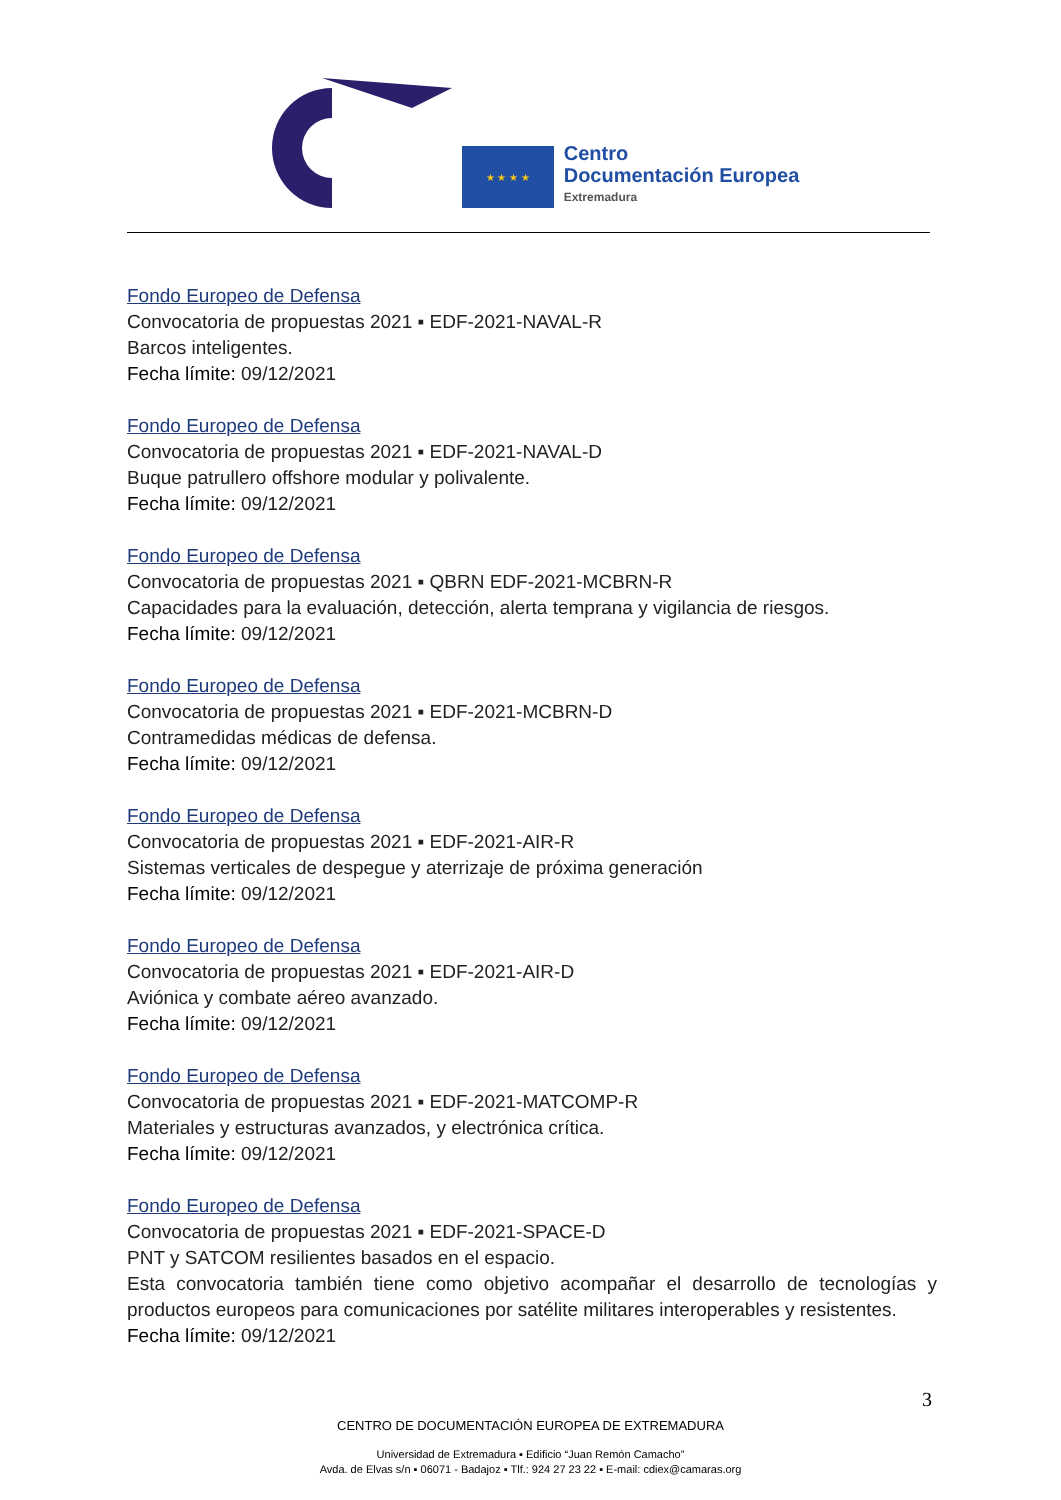★ ★ ★ ★
Centro
Documentación Europea
Extremadura
Fondo Europeo de Defensa
Convocatoria de propuestas 2021 ▪ EDF-2021-NAVAL-R
Barcos inteligentes.
Fecha límite: 09/12/2021
Fondo Europeo de Defensa
Convocatoria de propuestas 2021 ▪ EDF-2021-NAVAL-D
Buque patrullero offshore modular y polivalente.
Fecha límite: 09/12/2021
Fondo Europeo de Defensa
Convocatoria de propuestas 2021 ▪ QBRN EDF-2021-MCBRN-R
Capacidades para la evaluación, detección, alerta temprana y vigilancia de riesgos.
Fecha límite: 09/12/2021
Fondo Europeo de Defensa
Convocatoria de propuestas 2021 ▪ EDF-2021-MCBRN-D
Contramedidas médicas de defensa.
Fecha límite: 09/12/2021
Fondo Europeo de Defensa
Convocatoria de propuestas 2021 ▪ EDF-2021-AIR-R
Sistemas verticales de despegue y aterrizaje de próxima generación
Fecha límite: 09/12/2021
Fondo Europeo de Defensa
Convocatoria de propuestas 2021 ▪ EDF-2021-AIR-D
Aviónica y combate aéreo avanzado.
Fecha límite: 09/12/2021
Fondo Europeo de Defensa
Convocatoria de propuestas 2021 ▪ EDF-2021-MATCOMP-R
Materiales y estructuras avanzados, y electrónica crítica.
Fecha límite: 09/12/2021
Fondo Europeo de Defensa
Convocatoria de propuestas 2021 ▪ EDF-2021-SPACE-D
PNT y SATCOM resilientes basados en el espacio.
Esta convocatoria también tiene como objetivo acompañar el desarrollo de tecnologías y productos europeos para comunicaciones por satélite militares interoperables y resistentes.
Fecha límite: 09/12/2021
3
CENTRO DE DOCUMENTACIÓN EUROPEA DE EXTREMADURA
Universidad de Extremadura ▪ Edificio “Juan Remón Camacho”
Avda. de Elvas s/n ▪ 06071 - Badajoz ▪ Tlf.: 924 27 23 22 ▪ E-mail: cdiex@camaras.org